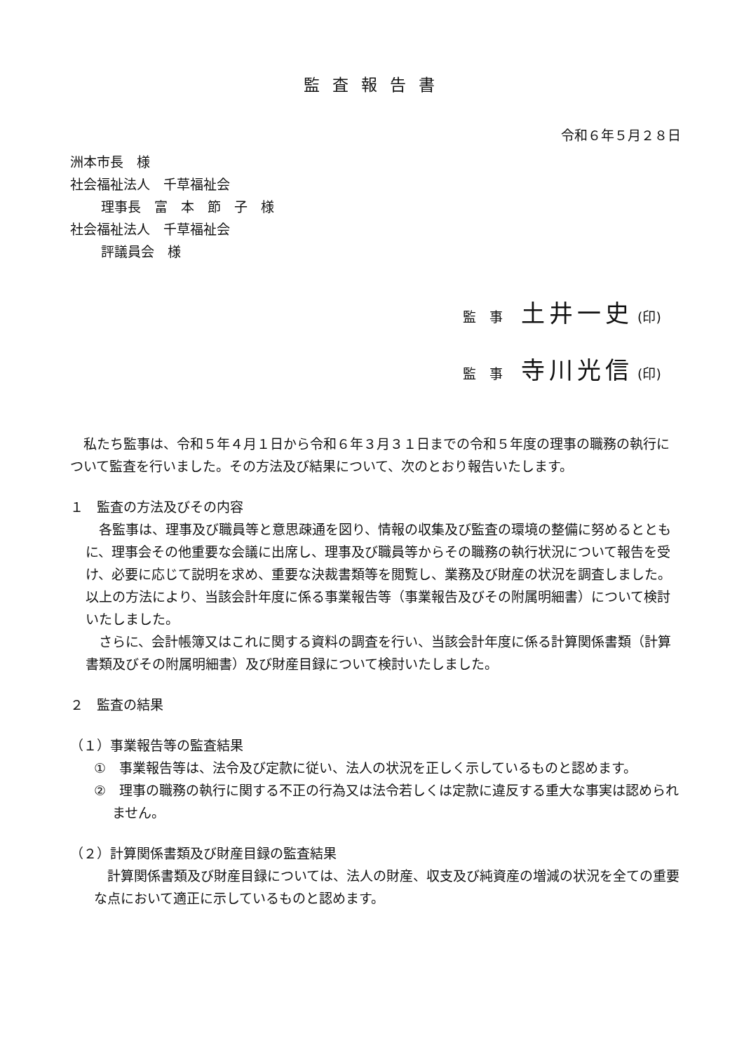監査報告書
令和６年５月２８日
洲本市長　様
社会福祉法人　千草福祉会
理事長　富　本　節　子　様
社会福祉法人　千草福祉会
評議員会　様
監　事 土井一史 (印)
監　事 寺川光信 (印)
私たち監事は、令和５年４月１日から令和６年３月３１日までの令和５年度の理事の職務の執行について監査を行いました。その方法及び結果について、次のとおり報告いたします。
１　監査の方法及びその内容
各監事は、理事及び職員等と意思疎通を図り、情報の収集及び監査の環境の整備に努めるとともに、理事会その他重要な会議に出席し、理事及び職員等からその職務の執行状況について報告を受け、必要に応じて説明を求め、重要な決裁書類等を閲覧し、業務及び財産の状況を調査しました。以上の方法により、当該会計年度に係る事業報告等（事業報告及びその附属明細書）について検討いたしました。
さらに、会計帳簿又はこれに関する資料の調査を行い、当該会計年度に係る計算関係書類（計算書類及びその附属明細書）及び財産目録について検討いたしました。
２　監査の結果
（１）事業報告等の監査結果
①　事業報告等は、法令及び定款に従い、法人の状況を正しく示しているものと認めます。
②　理事の職務の執行に関する不正の行為又は法令若しくは定款に違反する重大な事実は認められません。
（２）計算関係書類及び財産目録の監査結果
計算関係書類及び財産目録については、法人の財産、収支及び純資産の増減の状況を全ての重要な点において適正に示しているものと認めます。